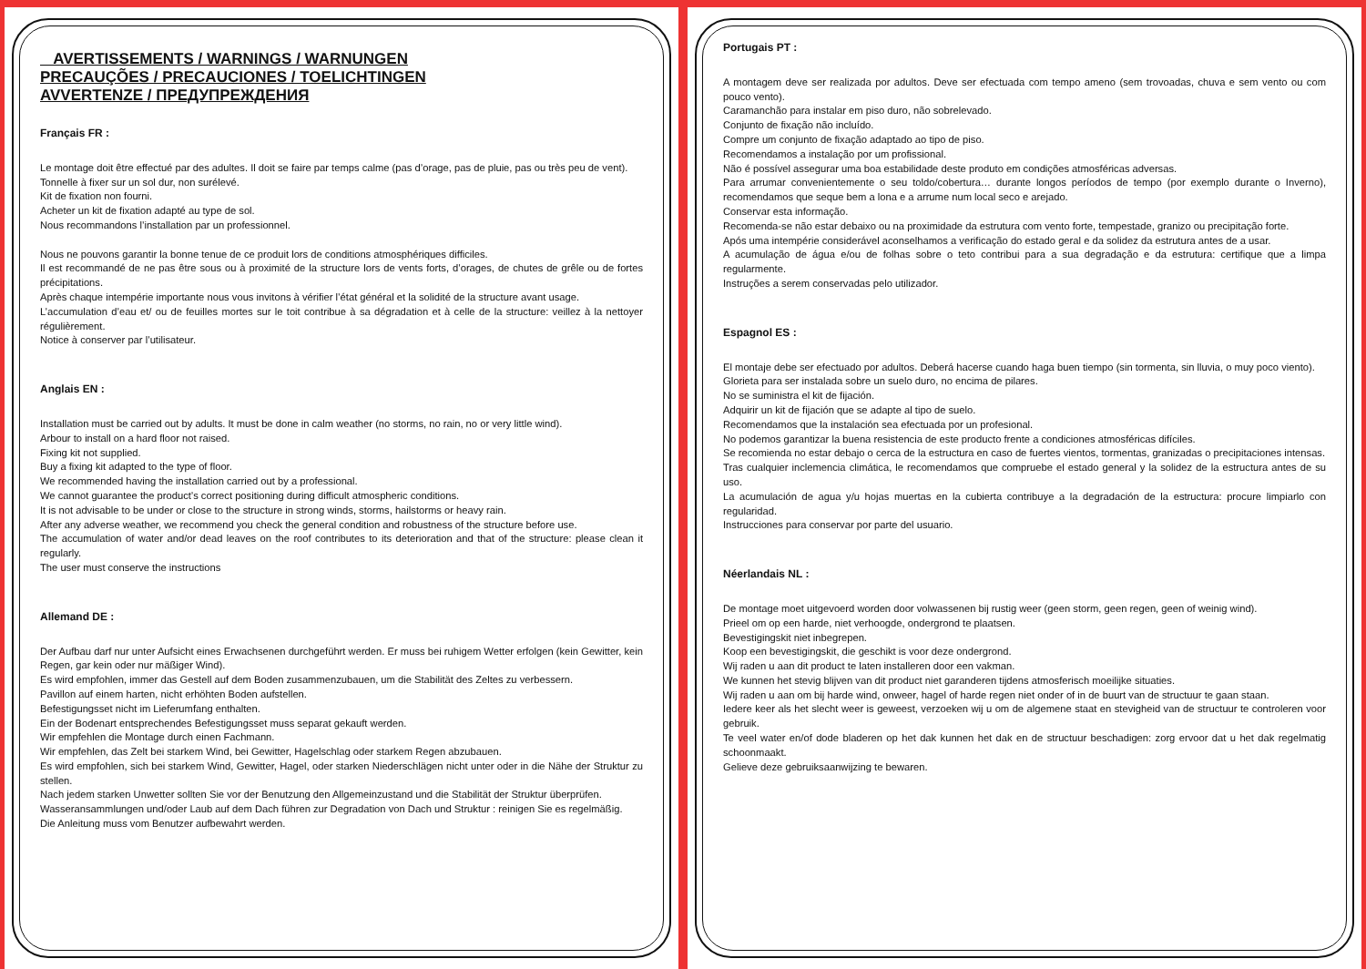AVERTISSEMENTS / WARNINGS / WARNUNGEN
PRECAUÇÕES / PRECAUCIONES / TOELICHTINGEN
AVVERTENZE / ПРЕДУПРЕЖДЕНИЯ
Français FR :
Le montage doit être effectué par des adultes. Il doit se faire par temps calme (pas d’orage, pas de pluie, pas ou très peu de vent).
Tonnelle à fixer sur un sol dur, non surélevé.
Kit de fixation non fourni.
Acheter un kit de fixation adapté au type de sol.
Nous recommandons l’installation par un professionnel.
Nous ne pouvons garantir la bonne tenue de ce produit lors de conditions atmosphériques difficiles.
Il est recommandé de ne pas être sous ou à proximité de la structure lors de vents forts, d’orages, de chutes de grêle ou de fortes précipitations.
Après chaque intempérie importante nous vous invitons à vérifier l’état général et la solidité de la structure avant usage.
L’accumulation d’eau et/ ou de feuilles mortes sur le toit contribue à sa dégradation et à celle de la structure: veillez à la nettoyer régulièrement.
Notice à conserver par l’utilisateur.
Anglais EN :
Installation must be carried out by adults. It must be done in calm weather (no storms, no rain, no or very little wind).
Arbour to install on a hard floor not raised.
Fixing kit not supplied.
Buy a fixing kit adapted to the type of floor.
We recommended having the installation carried out by a professional.
We cannot guarantee the product’s correct positioning during difficult atmospheric conditions.
It is not advisable to be under or close to the structure in strong winds, storms, hailstorms or heavy rain.
After any adverse weather, we recommend you check the general condition and robustness of the structure before use.
The accumulation of water and/or dead leaves on the roof contributes to its deterioration and that of the structure: please clean it regularly.
The user must conserve the instructions
Allemand DE :
Der Aufbau darf nur unter Aufsicht eines Erwachsenen durchgeführt werden. Er muss bei ruhigem Wetter erfolgen (kein Gewitter, kein Regen, gar kein oder nur mäßiger Wind).
Es wird empfohlen, immer das Gestell auf dem Boden zusammenzubauen, um die Stabilität des Zeltes zu verbessern.
Pavillon auf einem harten, nicht erhöhten Boden aufstellen.
Befestigungsset nicht im Lieferumfang enthalten.
Ein der Bodenart entsprechendes Befestigungsset muss separat gekauft werden.
Wir empfehlen die Montage durch einen Fachmann.
Wir empfehlen, das Zelt bei starkem Wind, bei Gewitter, Hagelschlag oder starkem Regen abzubauen.
Es wird empfohlen, sich bei starkem Wind, Gewitter, Hagel, oder starken Niederschlägen nicht unter oder in die Nähe der Struktur zu stellen.
Nach jedem starken Unwetter sollten Sie vor der Benutzung den Allgemeinzustand und die Stabilität der Struktur überprüfen.
Wasseransammlungen und/oder Laub auf dem Dach führen zur Degradation von Dach und Struktur : reinigen Sie es regelmäßig.
Die Anleitung muss vom Benutzer aufbewahrt werden.
Portugais PT :
A montagem deve ser realizada por adultos. Deve ser efectuada com tempo ameno (sem trovoadas, chuva e sem vento ou com pouco vento).
Caramanchão para instalar em piso duro, não sobrelevado.
Conjunto de fixação não incluído.
Compre um conjunto de fixação adaptado ao tipo de piso.
Recomendamos a instalação por um profissional.
Não é possível assegurar uma boa estabilidade deste produto em condições atmosféricas adversas.
Para arrumar convenientemente o seu toldo/cobertura… durante longos períodos de tempo (por exemplo durante o Inverno), recomendamos que seque bem a lona e a arrume num local seco e arejado.
Conservar esta informação.
Recomenda-se não estar debaixo ou na proximidade da estrutura com vento forte, tempestade, granizo ou precipitação forte.
Após uma intempérie considerável aconselhamos a verificação do estado geral e da solidez da estrutura antes de a usar.
A acumulação de água e/ou de folhas sobre o teto contribui para a sua degradação e da estrutura: certifique que a limpa regularmente.
Instruções a serem conservadas pelo utilizador.
Espagnol ES :
El montaje debe ser efectuado por adultos. Deberá hacerse cuando haga buen tiempo (sin tormenta, sin lluvia, o muy poco viento).
Glorieta para ser instalada sobre un suelo duro, no encima de pilares.
No se suministra el kit de fijación.
Adquirir un kit de fijación que se adapte al tipo de suelo.
Recomendamos que la instalación sea efectuada por un profesional.
No podemos garantizar la buena resistencia de este producto frente a condiciones atmosféricas difíciles.
Se recomienda no estar debajo o cerca de la estructura en caso de fuertes vientos, tormentas, granizadas o precipitaciones intensas.
Tras cualquier inclemencia climática, le recomendamos que compruebe el estado general y la solidez de la estructura antes de su uso.
La acumulación de agua y/u hojas muertas en la cubierta contribuye a la degradación de la estructura: procure limpiarlo con regularidad.
Instrucciones para conservar por parte del usuario.
Néerlandais NL :
De montage moet uitgevoerd worden door volwassenen bij rustig weer (geen storm, geen regen, geen of weinig wind).
Prieel om op een harde, niet verhoogde, ondergrond te plaatsen.
Bevestigingskit niet inbegrepen.
Koop een bevestigingskit, die geschikt is voor deze ondergrond.
Wij raden u aan dit product te laten installeren door een vakman.
We kunnen het stevig blijven van dit product niet garanderen tijdens atmosferisch moeilijke situaties.
Wij raden u aan om bij harde wind, onweer, hagel of harde regen niet onder of in de buurt van de structuur te gaan staan.
Iedere keer als het slecht weer is geweest, verzoeken wij u om de algemene staat en stevigheid van de structuur te controleren voor gebruik.
Te veel water en/of dode bladeren op het dak kunnen het dak en de structuur beschadigen: zorg ervoor dat u het dak regelmatig schoonmaakt.
Gelieve deze gebruiksaanwijzing te bewaren.